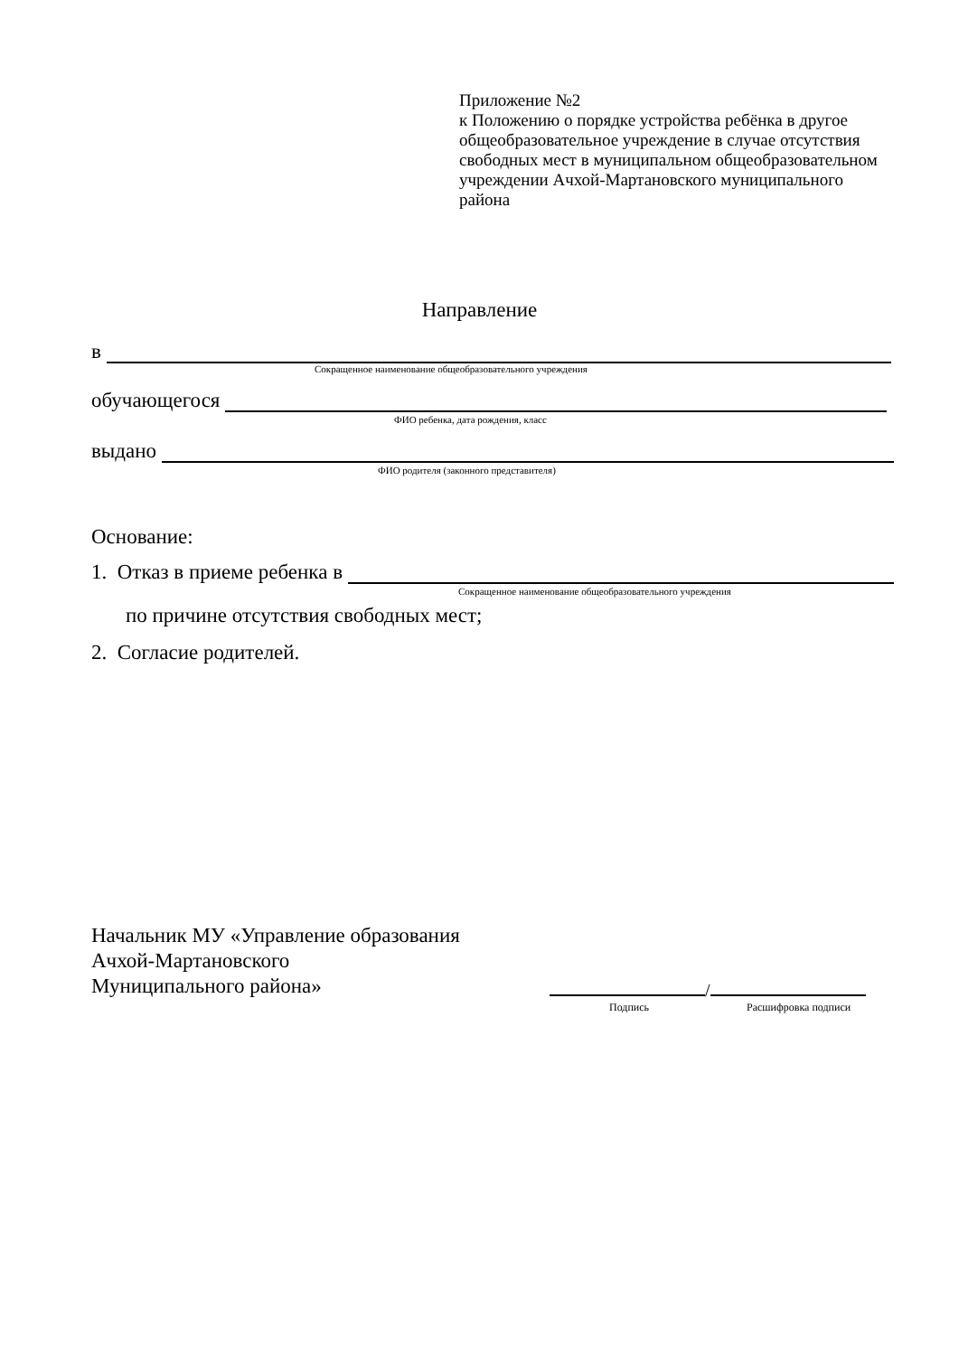Приложение №2
к Положению о порядке устройства ребёнка в другое общеобразовательное учреждение в случае отсутствия свободных мест в муниципальном общеобразовательном учреждении Ачхой-Мартановского муниципального района
Направление
в
Сокращенное наименование общеобразовательного учреждения
обучающегося
ФИО ребенка, дата рождения, класс
выдано
ФИО родителя (законного представителя)
Основание:
1. Отказ в приеме ребенка в
Сокращенное наименование общеобразовательного учреждения
по причине отсутствия свободных мест;
2. Согласие родителей.
Начальник МУ «Управление образования
Ачхой-Мартановского
Муниципального района»
/
Подпись Расшифровка подписи